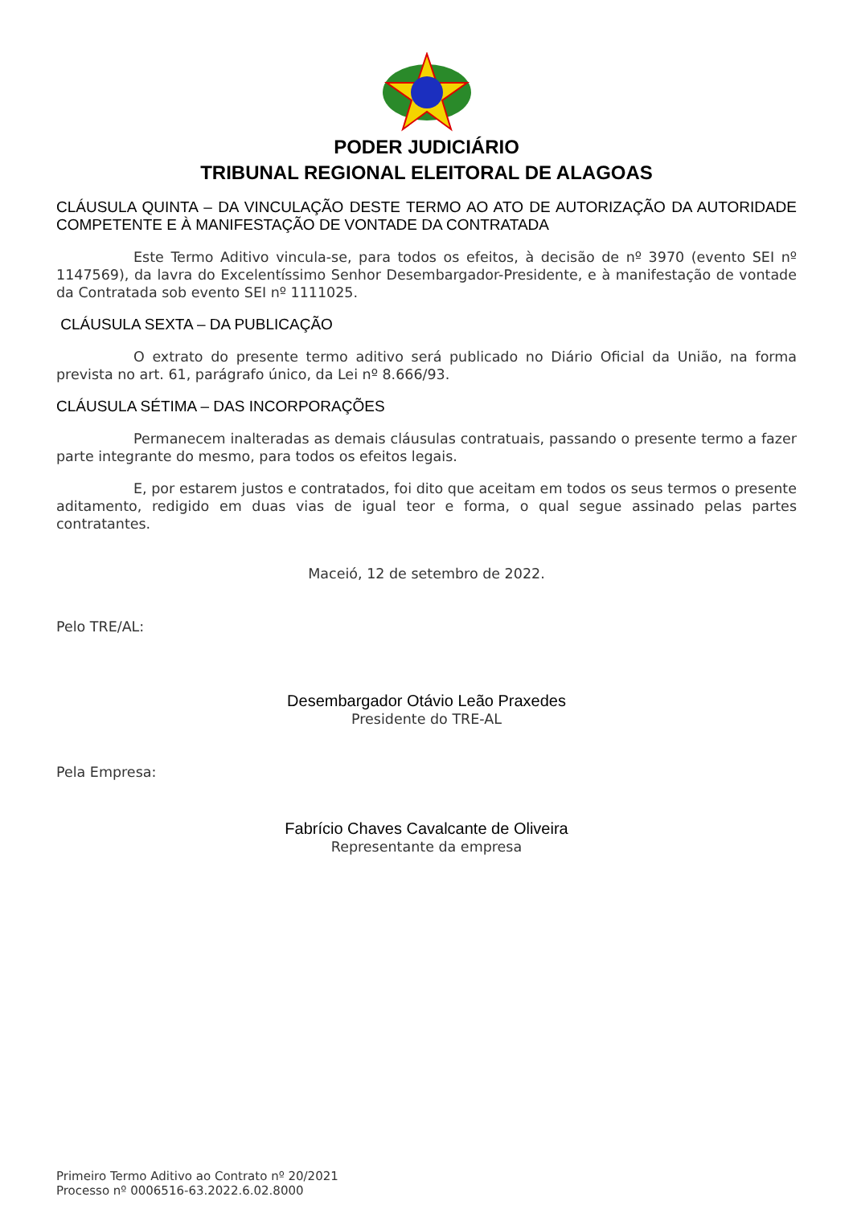PODER JUDICIÁRIO
TRIBUNAL REGIONAL ELEITORAL DE ALAGOAS
CLÁUSULA QUINTA – DA VINCULAÇÃO DESTE TERMO AO ATO DE AUTORIZAÇÃO DA AUTORIDADE COMPETENTE E À MANIFESTAÇÃO DE VONTADE DA CONTRATADA
Este Termo Aditivo vincula-se, para todos os efeitos, à decisão de nº 3970 (evento SEI nº 1147569), da lavra do Excelentíssimo Senhor Desembargador-Presidente, e à manifestação de vontade da Contratada sob evento SEI nº 1111025.
CLÁUSULA SEXTA – DA PUBLICAÇÃO
O extrato do presente termo aditivo será publicado no Diário Oficial da União, na forma prevista no art. 61, parágrafo único, da Lei nº 8.666/93.
CLÁUSULA SÉTIMA – DAS INCORPORAÇÕES
Permanecem inalteradas as demais cláusulas contratuais, passando o presente termo a fazer parte integrante do mesmo, para todos os efeitos legais.
E, por estarem justos e contratados, foi dito que aceitam em todos os seus termos o presente aditamento, redigido em duas vias de igual teor e forma, o qual segue assinado pelas partes contratantes.
Maceió, 12 de setembro de 2022.
Pelo TRE/AL:
Desembargador Otávio Leão Praxedes
Presidente do TRE-AL
Pela Empresa:
Fabrício Chaves Cavalcante de Oliveira
Representante da empresa
Primeiro Termo Aditivo ao Contrato nº 20/2021
Processo nº 0006516-63.2022.6.02.8000